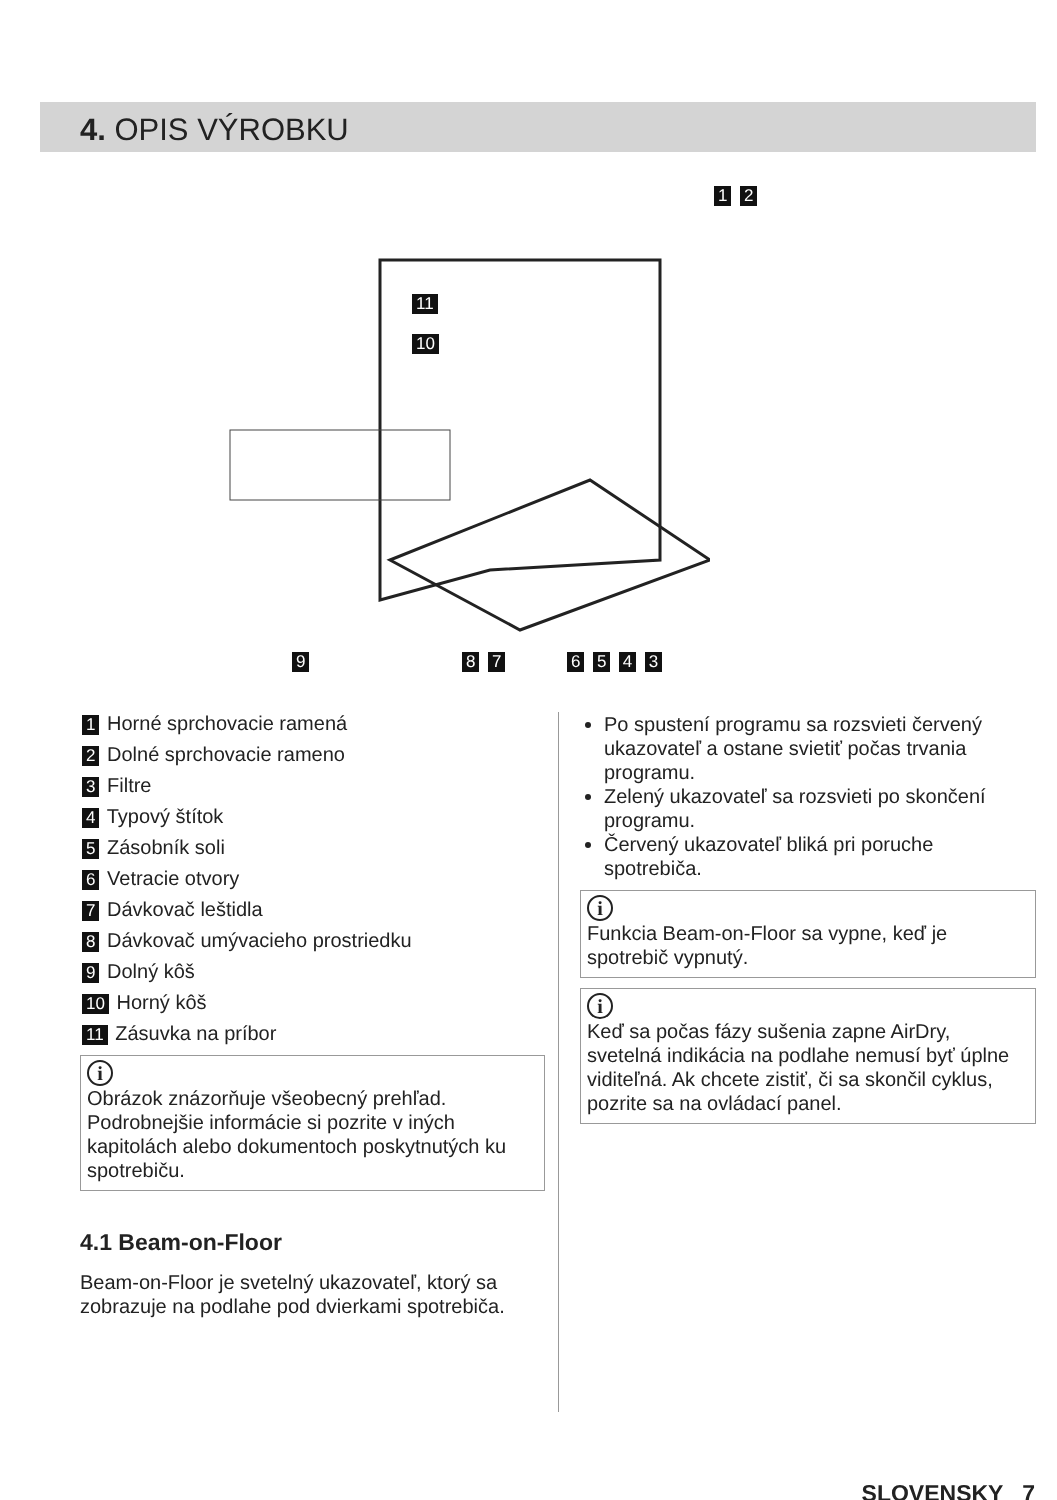4. OPIS VÝROBKU
9 8 7 6 5 4 3
1 2
11
10
1 Horné sprchovacie ramená
2 Dolné sprchovacie rameno
3 Filtre
4 Typový štítok
5 Zásobník soli
6 Vetracie otvory
7 Dávkovač leštidla
8 Dávkovač umývacieho prostriedku
9 Dolný kôš
10 Horný kôš
11 Zásuvka na príbor
i
Obrázok znázorňuje všeobecný prehľad. Podrobnejšie informácie si pozrite v iných kapitolách alebo dokumentoch poskytnutých ku spotrebiču.
4.1 Beam-on-Floor
Beam-on-Floor je svetelný ukazovateľ, ktorý sa zobrazuje na podlahe pod dvierkami spotrebiča.
Po spustení programu sa rozsvieti červený ukazovateľ a ostane svietiť počas trvania programu.
Zelený ukazovateľ sa rozsvieti po skončení programu.
Červený ukazovateľ bliká pri poruche spotrebiča.
i
Funkcia Beam-on-Floor sa vypne, keď je spotrebič vypnutý.
i
Keď sa počas fázy sušenia zapne AirDry, svetelná indikácia na podlahe nemusí byť úplne viditeľná. Ak chcete zistiť, či sa skončil cyklus, pozrite sa na ovládací panel.
SLOVENSKY 7